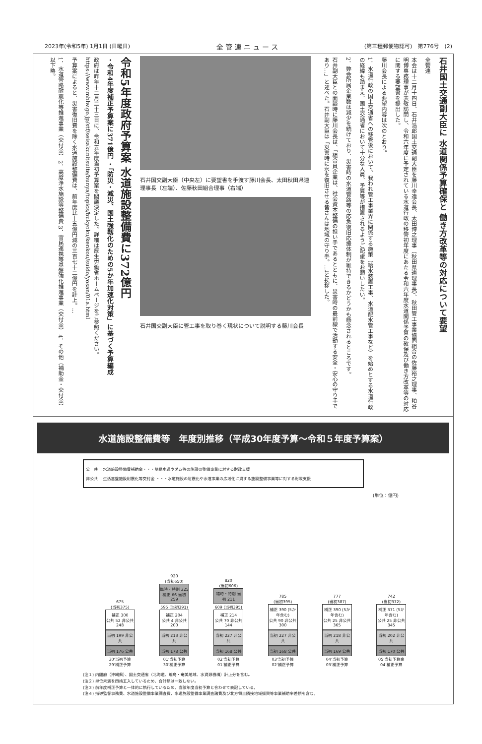2023年(令和5年) 1月1日 (日曜日) 全 管 連 ニ ュ ー ス (第三種郵便物認可)　第776号　(2)
石井国土交通副大臣に 水道関係予算確保と 働き方改革等の対応について要望
全管連
本会は十二月十四日、石井浩郎国土交通副大臣を藤川幸造会長、太田博之理事（秋田県連理事長）、秋田管工事業協同組合の佐藤裕之理事、粕谷明博専務理事が表敬訪問し、令和六年度に予定されている水道行政の移管初年度にあたる令和六年度水道関係予算の確保及び働き方改革等の対応に関する要望書を提出した。
藤川会長による要望内容は次のとおり。
1．水道行政の国土交通省への移管後において、我われ管工事業界に関係する施策（給水装置工事、水道配水管工事など）を始めとする水道行政の経緯も踏まえ、国土交通省において十分な人員、予算等が措置されるようご配慮をお願いしたい。
2．弊会所属企業数は減少を続けており、災害時の水道管路等の応急復旧応援体制が維持できるかどうかも懸念されるところです。
石井副大臣との面談時に藤川会長は、「組合員企業は、社会資本整備の担い手であるとともに、災害時の最前線で活動する安全・安心の守り手であり…」と述べた。石井副大臣は「災害時に水を復旧させる皆さんは地域の守り手。…」と挨拶した。
石井国交副大臣（中央左）に要望書を手渡す藤川会長、太田秋田県連理事長（左端）、佐藤秋田組合理事（右端）
石井国交副大臣に管工事を取り巻く現状について説明する藤川会長
令和5年度政府予算案 水道施設整備費に372億円
・令和4年度補正予算案に371億円 ・「防災・減災、国土強靱化のための5か年加速化対策」に基づく予算編成
政府は昨年十二月二十三日に、令和五年度当初予算案を閣議決定した。詳細は厚生労働省ホームページをご参照ください。https://www.mhlw.go.jp/stf/seisakunitsuite/bunya/topics/bukyoku/kenkou/suido/yosan/01a.html
予算案によると、災害復旧費を除く水道施設整備費は、前年度比十五億円減の三百七十二億円を計上。…
1．水道管路耐震化等推進事業（交付金） 2．高度浄水施設等整備費 3．官民連携等基盤強化推進事業（交付金） 4．その他（補助金・交付金）以下略。
水道施設整備費等　年度別推移（平成30年度予算～令和５年度予算案）
公　共 ：水道施設整備費補助金・・・簡易水道やダム等の施設の整備事業に対する財政支援
非公共 ：生活基盤施設耐震化等交付金 ・・・水道施設の耐震化や水道事業の広域化に資する施設整備事業等に対する財政支援
(単位：億円)
675
(当初375)
補正 300
公共 52 非公共 248
当初 199 非公共
当初 176 公共
30'当初予算
29'補正予算
920
(当初650)
臨時・特別 325
補正 66 当初 259
595 (当初391)
補正 204
公共 4 非公共 200
当初 213 非公共
当初 178 公共
01'当初予算
30'補正予算
820
(当初606)
臨時・特別 当初 211
609 (当初395)
補正 214
公共 70 非公共 144
当初 227 非公共
当初 168 公共
02'当初予算
01'補正予算
785
(当初395)
補正 390 (5か年含む)
公共 90 非公共 300
当初 227 非公共
当初 168 公共
03'当初予算
02'補正予算
777
(当初387)
補正 390 (5か年含む)
公共 25 非公共 365
当初 218 非公共
当初 169 公共
04'当初予算
03'補正予算
742
(当初372)
補正 371 (5か年含む)
公共 25 非公共 345
当初 202 非公共
当初 170 公共
05'当初予算案
04'補正予算
(注１) 内閣府（沖縄県）、国土交通省（北海道、離島・奄美地域、水資源機構）計上分を含む。
(注２) 単位未満を四捨五入しているため、合計額は一致しない。
(注３) 前年度補正予算と一体的に執行しているため、当該年度当初予算と合わせて表記している。
(注４) 指導監督事務費、水道施設整備事業調査費、水道施設整備事業調査諸費及び北方領土隣接地域振興等事業補助率差額を含む。